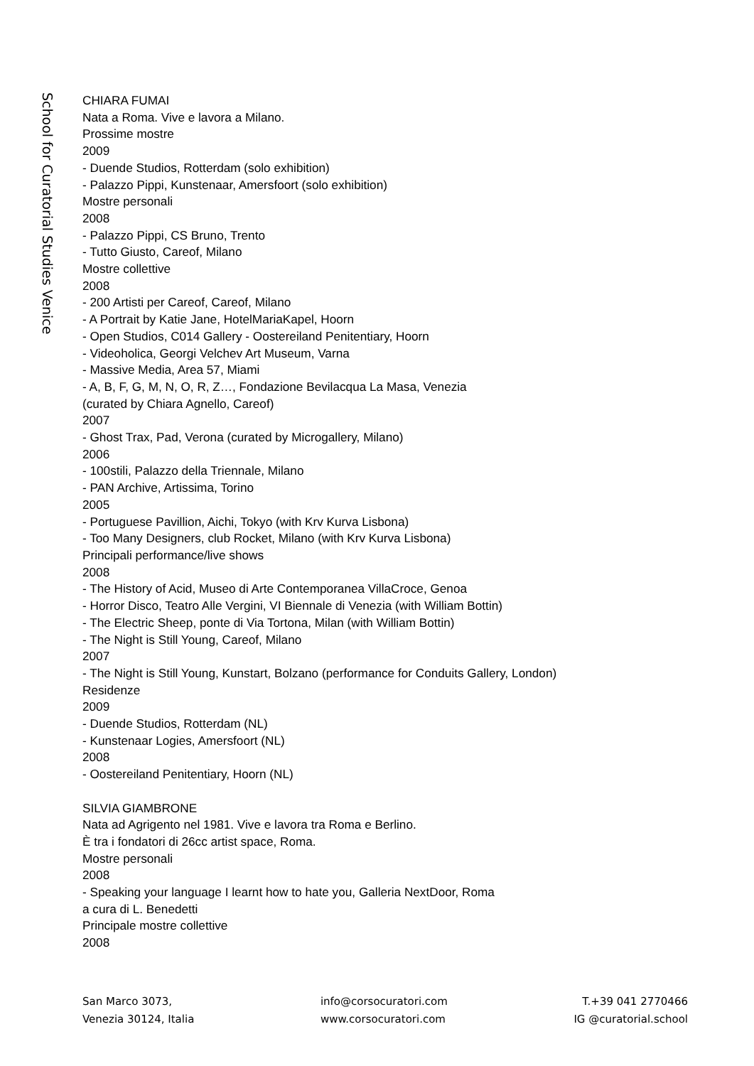School for Curatorial Studies Venice
CHIARA FUMAI
Nata a Roma. Vive e lavora a Milano.
Prossime mostre
2009
- Duende Studios, Rotterdam (solo exhibition)
- Palazzo Pippi, Kunstenaar, Amersfoort (solo exhibition)
Mostre personali
2008
- Palazzo Pippi, CS Bruno, Trento
- Tutto Giusto, Careof, Milano
Mostre collettive
2008
- 200 Artisti per Careof, Careof, Milano
- A Portrait by Katie Jane, HotelMariaKapel, Hoorn
- Open Studios, C014 Gallery - Oostereiland Penitentiary, Hoorn
- Videoholica, Georgi Velchev Art Museum, Varna
- Massive Media, Area 57, Miami
- A, B, F, G, M, N, O, R, Z…, Fondazione Bevilacqua La Masa, Venezia
(curated by Chiara Agnello, Careof)
2007
- Ghost Trax, Pad, Verona (curated by Microgallery, Milano)
2006
- 100stili, Palazzo della Triennale, Milano
- PAN Archive, Artissima, Torino
2005
- Portuguese Pavillion, Aichi, Tokyo (with Krv Kurva Lisbona)
- Too Many Designers, club Rocket, Milano (with Krv Kurva Lisbona)
Principali performance/live shows
2008
- The History of Acid, Museo di Arte Contemporanea VillaCroce, Genoa
- Horror Disco, Teatro Alle Vergini, VI Biennale di Venezia (with William Bottin)
- The Electric Sheep, ponte di Via Tortona, Milan (with William Bottin)
- The Night is Still Young, Careof, Milano
2007
- The Night is Still Young, Kunstart, Bolzano (performance for Conduits Gallery, London)
Residenze
2009
- Duende Studios, Rotterdam (NL)
- Kunstenaar Logies, Amersfoort (NL)
2008
- Oostereiland Penitentiary, Hoorn (NL)
SILVIA GIAMBRONE
Nata ad Agrigento nel 1981. Vive e lavora tra Roma e Berlino.
È tra i fondatori di 26cc artist space, Roma.
Mostre personali
2008
- Speaking your language I learnt how to hate you, Galleria NextDoor, Roma
a cura di L. Benedetti
Principale mostre collettive
2008
San Marco 3073,
Venezia 30124, Italia
info@corsocuratori.com
www.corsocuratori.com
T.+39 041 2770466
IG @curatorial.school